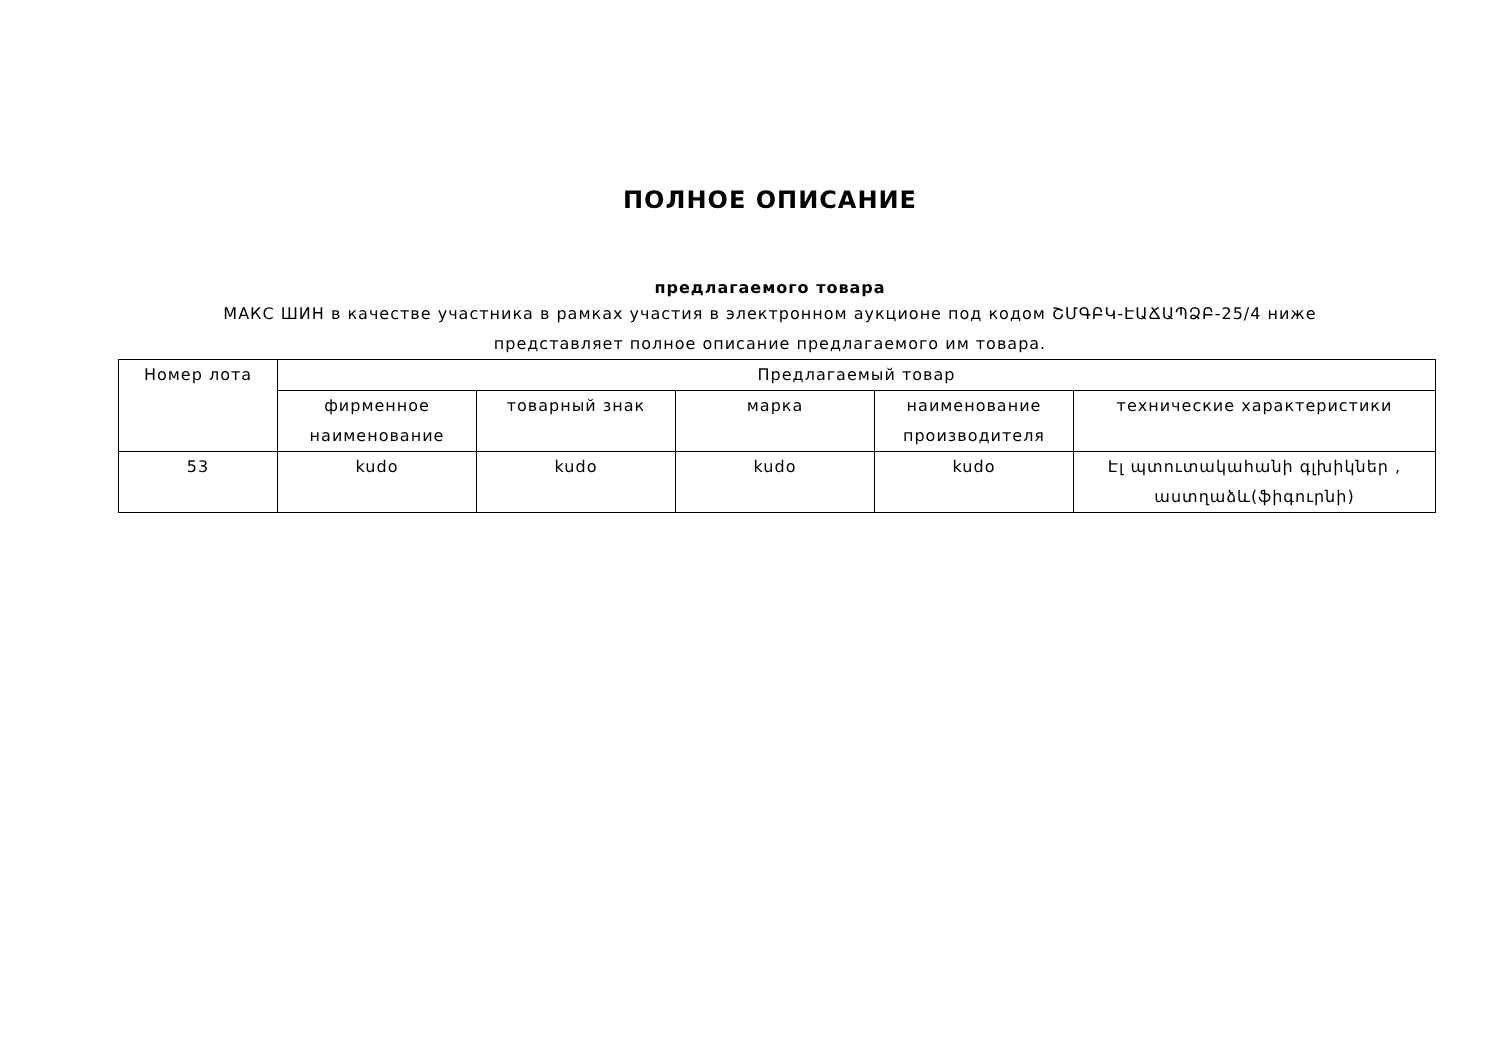ПОЛНОЕ ОПИСАНИЕ
предлагаемого товара
МАКС ШИН в качестве участника в рамках участия в электронном аукционе под кодом ՇՄԳԲԿ-ԷԱՃԱՊՁԲ-25/4 ниже представляет полное описание предлагаемого им товара.
| Номер лота | Предлагаемый товар | | | | |
| --- | --- | --- | --- | --- | --- |
| | фирменное наименование | товарный знак | марка | наименование производителя | технические характеристики |
| 53 | kudo | kudo | kudo | kudo | Էլ պտուտակահանի գլխիկներ , աստղաձև(ֆիգուրնի) |